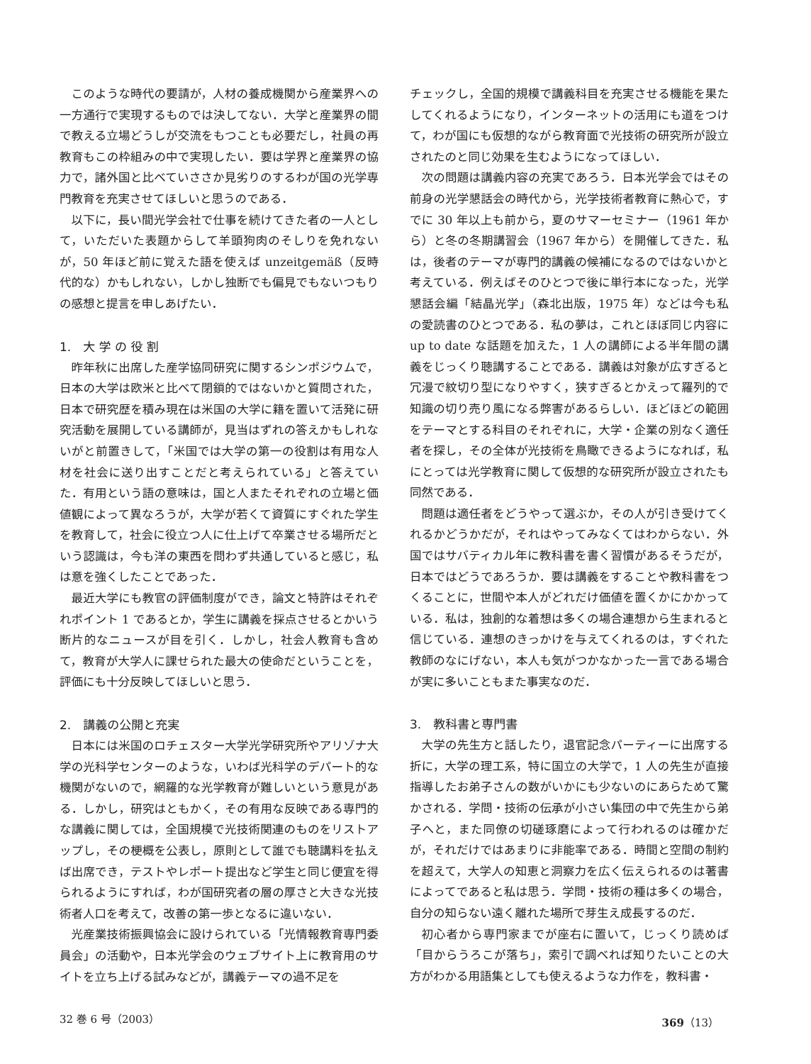このような時代の要請が，人材の養成機関から産業界への一方通行で実現するものでは決してない．大学と産業界の間で教える立場どうしが交流をもつことも必要だし，社員の再教育もこの枠組みの中で実現したい．要は学界と産業界の協力で，諸外国と比べていささか見劣りのするわが国の光学専門教育を充実させてほしいと思うのである．
以下に，長い間光学会社で仕事を続けてきた者の一人として，いただいた表題からして羊頭狗肉のそしりを免れないが，50 年ほど前に覚えた語を使えば unzeitgemäß（反時代的な）かもしれない，しかし独断でも偏見でもないつもりの感想と提言を申しあげたい．
1.　大 学 の 役 割
昨年秋に出席した産学協同研究に関するシンポジウムで，日本の大学は欧米と比べて閉鎖的ではないかと質問された，日本で研究歴を積み現在は米国の大学に籍を置いて活発に研究活動を展開している講師が，見当はずれの答えかもしれないがと前置きして，「米国では大学の第一の役割は有用な人材を社会に送り出すことだと考えられている」と答えていた．有用という語の意味は，国と人またそれぞれの立場と価値観によって異なろうが，大学が若くて資質にすぐれた学生を教育して，社会に役立つ人に仕上げて卒業させる場所だという認識は，今も洋の東西を問わず共通していると感じ，私は意を強くしたことであった．
最近大学にも教官の評価制度ができ，論文と特許はそれぞれポイント 1 であるとか，学生に講義を採点させるとかいう断片的なニュースが目を引く．しかし，社会人教育も含めて，教育が大学人に課せられた最大の使命だということを，評価にも十分反映してほしいと思う．
2.　講義の公開と充実
日本には米国のロチェスター大学光学研究所やアリゾナ大学の光科学センターのような，いわば光科学のデパート的な機関がないので，網羅的な光学教育が難しいという意見がある．しかし，研究はともかく，その有用な反映である専門的な講義に関しては，全国規模で光技術関連のものをリストアップし，その梗概を公表し，原則として誰でも聴講料を払えば出席でき，テストやレポート提出など学生と同じ便宜を得られるようにすれば，わが国研究者の層の厚さと大きな光技術者人口を考えて，改善の第一歩となるに違いない．
光産業技術振興協会に設けられている「光情報教育専門委員会」の活動や，日本光学会のウェブサイト上に教育用のサイトを立ち上げる試みなどが，講義テーマの過不足を
チェックし，全国的規模で講義科目を充実させる機能を果たしてくれるようになり，インターネットの活用にも道をつけて，わが国にも仮想的ながら教育面で光技術の研究所が設立されたのと同じ効果を生むようになってほしい．
次の問題は講義内容の充実であろう．日本光学会ではその前身の光学懇話会の時代から，光学技術者教育に熱心で，すでに 30 年以上も前から，夏のサマーセミナー（1961 年から）と冬の冬期講習会（1967 年から）を開催してきた．私は，後者のテーマが専門的講義の候補になるのではないかと考えている．例えばそのひとつで後に単行本になった，光学懇話会編「結晶光学」（森北出版，1975 年）などは今も私の愛読書のひとつである．私の夢は，これとほぼ同じ内容に up to date な話題を加えた，1 人の講師による半年間の講義をじっくり聴講することである．講義は対象が広すぎると冗漫で紋切り型になりやすく，狭すぎるとかえって羅列的で知識の切り売り風になる弊害があるらしい．ほどほどの範囲をテーマとする科目のそれぞれに，大学・企業の別なく適任者を探し，その全体が光技術を鳥瞰できるようになれば，私にとっては光学教育に関して仮想的な研究所が設立されたも同然である．
問題は適任者をどうやって選ぶか，その人が引き受けてくれるかどうかだが，それはやってみなくてはわからない．外国ではサバティカル年に教科書を書く習慣があるそうだが，日本ではどうであろうか．要は講義をすることや教科書をつくることに，世間や本人がどれだけ価値を置くかにかかっている．私は，独創的な着想は多くの場合連想から生まれると信じている．連想のきっかけを与えてくれるのは，すぐれた教師のなにげない，本人も気がつかなかった一言である場合が実に多いこともまた事実なのだ．
3.　教科書と専門書
大学の先生方と話したり，退官記念パーティーに出席する折に，大学の理工系，特に国立の大学で，1 人の先生が直接指導したお弟子さんの数がいかにも少ないのにあらためて驚かされる．学問・技術の伝承が小さい集団の中で先生から弟子へと，また同僚の切磋琢磨によって行われるのは確かだが，それだけではあまりに非能率である．時間と空間の制約を超えて，大学人の知恵と洞察力を広く伝えられるのは著書によってであると私は思う．学問・技術の種は多くの場合，自分の知らない遠く離れた場所で芽生え成長するのだ．
初心者から専門家までが座右に置いて，じっくり読めば「目からうろこが落ち」，索引で調べれば知りたいことの大方がわかる用語集としても使えるような力作を，教科書・
32 巻 6 号（2003） 369（13）